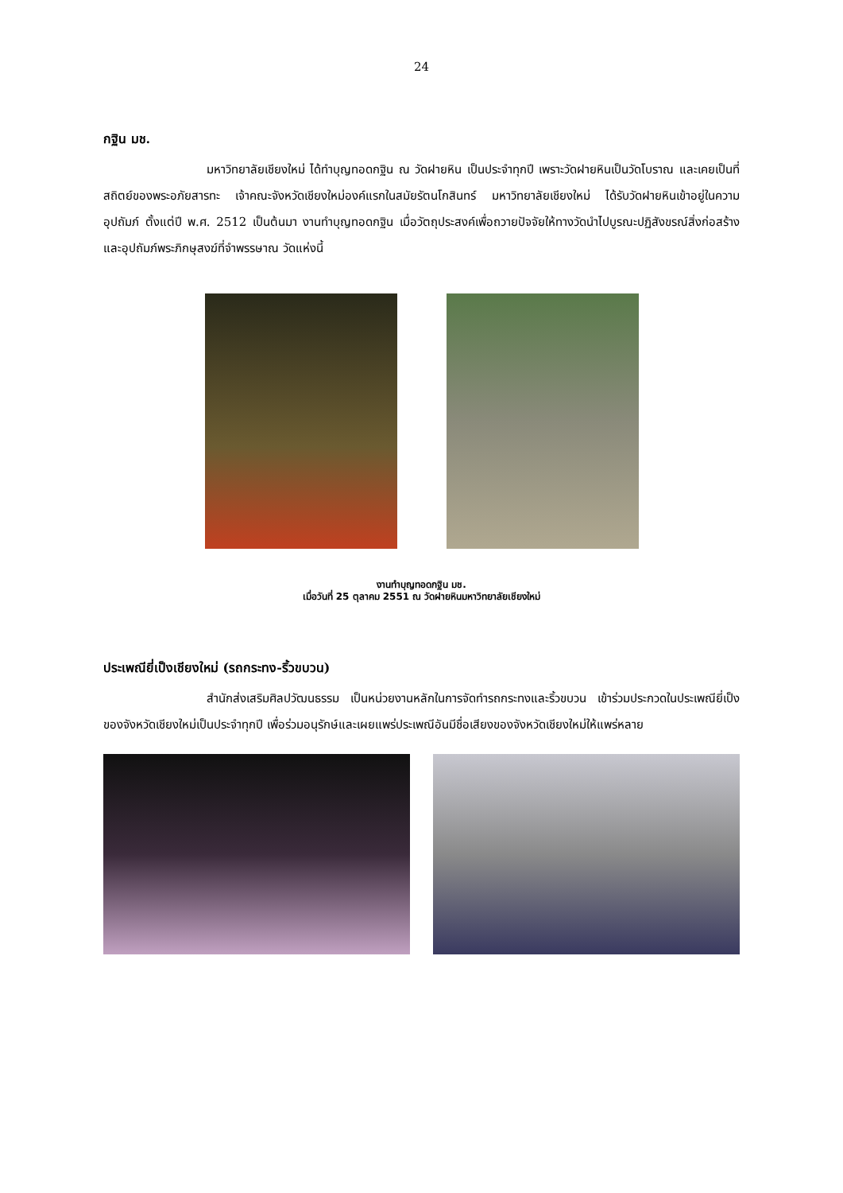24
กฐิน มช.
มหาวิทยาลัยเชียงใหม่ ได้ทำบุญทอดกฐิน ณ วัดฝายหิน เป็นประจำทุกปี เพราะวัดฝายหินเป็นวัดโบราณ และเคยเป็นที่สถิตย์ของพระอภัยสารทะ เจ้าคณะจังหวัดเชียงใหม่องค์แรกในสมัยรัตนโกสินทร์ มหาวิทยาลัยเชียงใหม่ ได้รับวัดฝายหินเข้าอยู่ในความอุปถัมภ์ ตั้งแต่ปี พ.ศ. 2512 เป็นต้นมา งานทำบุญทอดกฐิน เมื่อวัตถุประสงค์เพื่อถวายปัจจัยให้ทางวัดนำไปบูรณะปฏิสังขรณ์สิ่งก่อสร้างและอุปถัมภ์พระภิกษุสงฆ์ที่จำพรรษาณ วัดแห่งนี้
งานทำบุญทอดกฐิน มช.
เมื่อวันที่ 25 ตุลาคม 2551 ณ วัดฝายหินมหาวิทยาลัยเชียงใหม่
ประเพณียี่เป็งเชียงใหม่ (รถกระทง-ริ้วขบวน)
สำนักส่งเสริมศิลปวัฒนธรรม เป็นหน่วยงานหลักในการจัดทำรถกระทงและริ้วขบวน เข้าร่วมประกวดในประเพณียี่เป็งของจังหวัดเชียงใหม่เป็นประจำทุกปี เพื่อร่วมอนุรักษ์และเผยแพร่ประเพณีอันมีชื่อเสียงของจังหวัดเชียงใหม่ให้แพร่หลาย